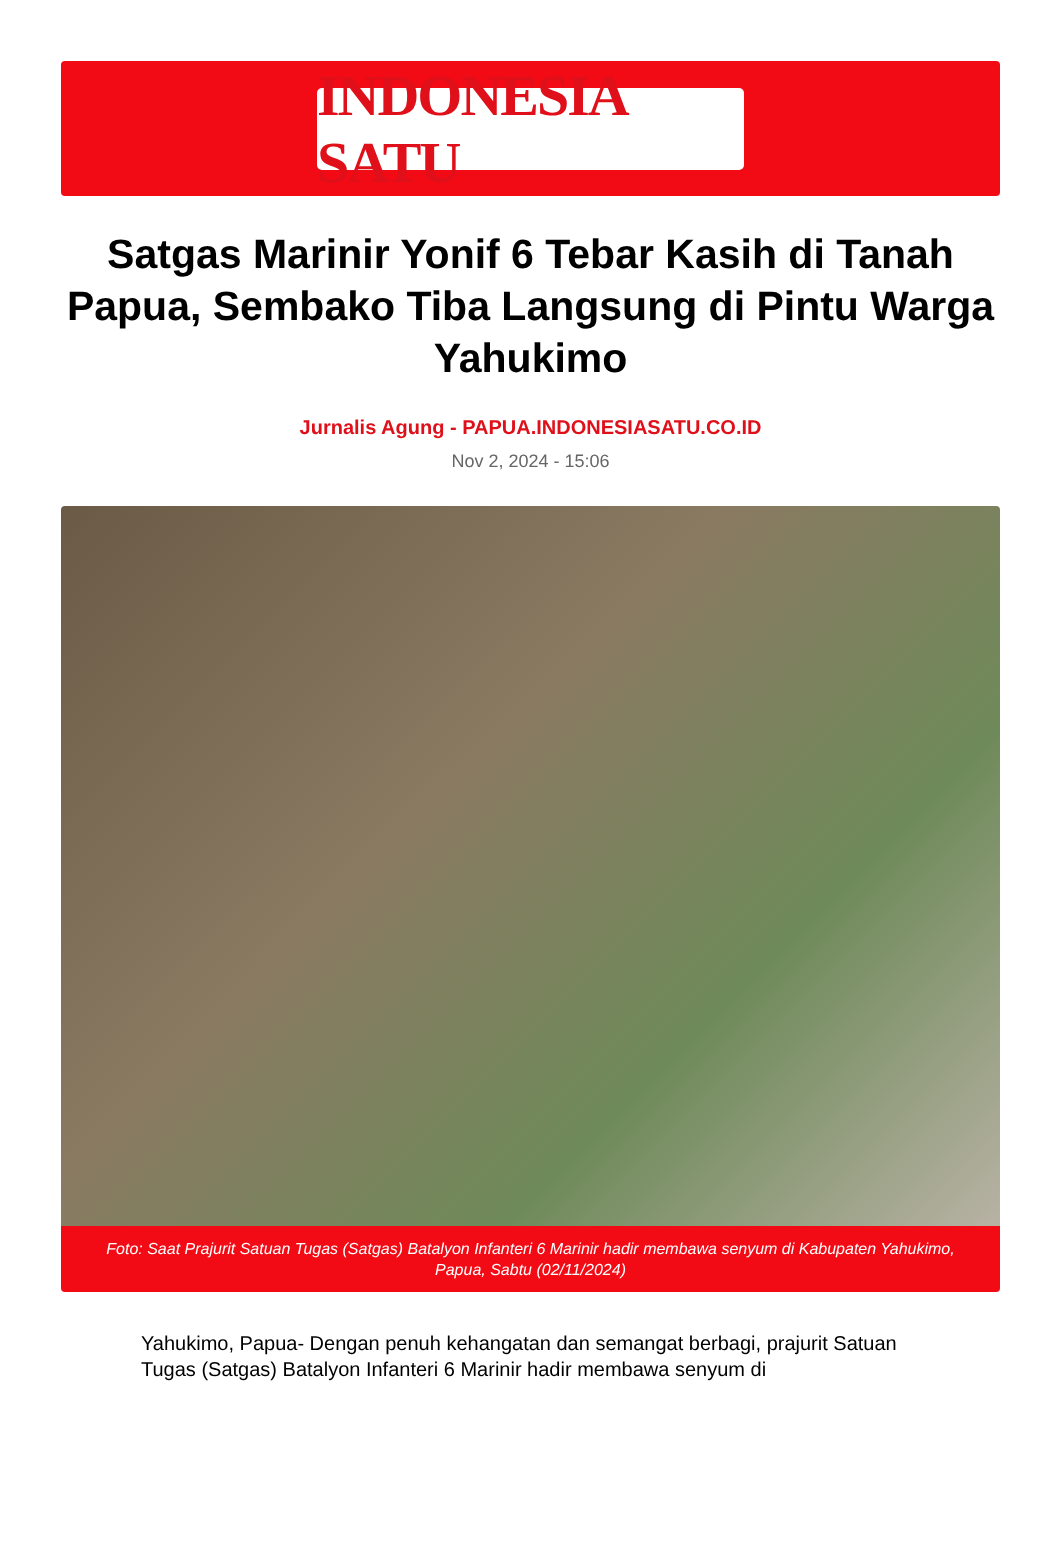INDONESIA SATU
Satgas Marinir Yonif 6 Tebar Kasih di Tanah Papua, Sembako Tiba Langsung di Pintu Warga Yahukimo
Jurnalis Agung - PAPUA.INDONESIASATU.CO.ID
Nov 2, 2024 - 15:06
Foto: Saat Prajurit Satuan Tugas (Satgas) Batalyon Infanteri 6 Marinir hadir membawa senyum di Kabupaten Yahukimo, Papua, Sabtu (02/11/2024)
Yahukimo, Papua- Dengan penuh kehangatan dan semangat berbagi, prajurit Satuan Tugas (Satgas) Batalyon Infanteri 6 Marinir hadir membawa senyum di